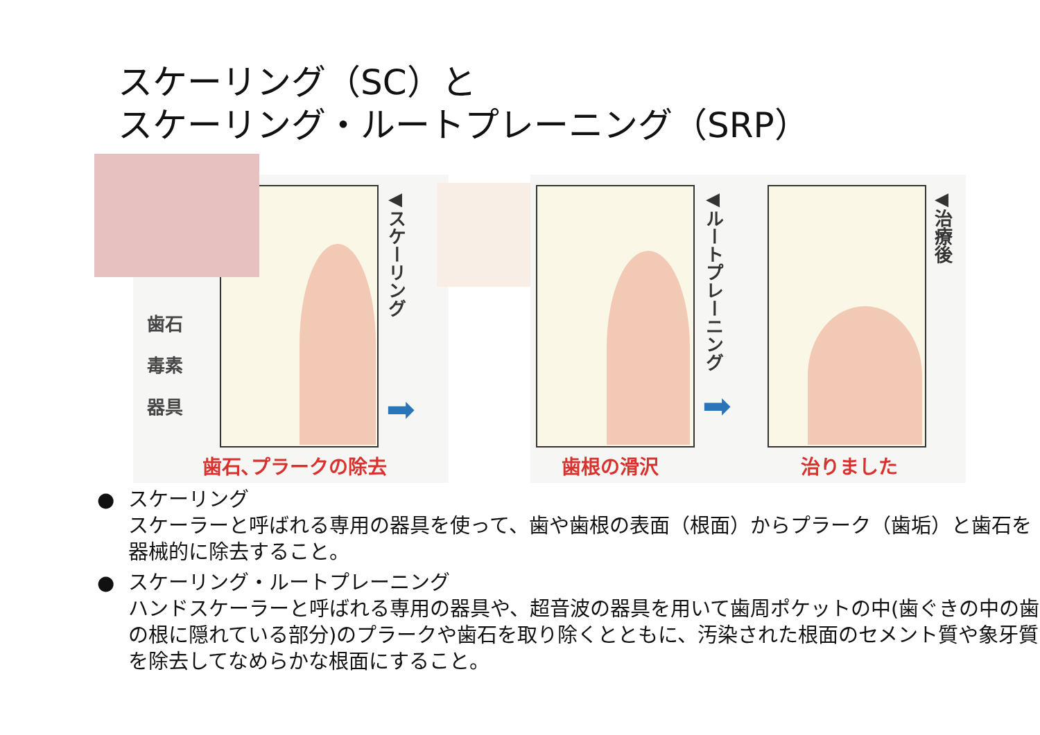スケーリング（SC）と
スケーリング・ルートプレーニング（SRP）
歯石
毒素
器具
◀スケーリング
➡
歯石､プラークの除去
◀ルートプレーニング
➡
◀治療後
歯根の滑沢 治りました
● スケーリング
スケーラーと呼ばれる専用の器具を使って、歯や歯根の表面（根面）からプラーク（歯垢）と歯石を器械的に除去すること。
● スケーリング・ルートプレーニング
ハンドスケーラーと呼ばれる専用の器具や、超音波の器具を用いて歯周ポケットの中(歯ぐきの中の歯の根に隠れている部分)のプラークや歯石を取り除くとともに、汚染された根面のセメント質や象牙質を除去してなめらかな根面にすること。